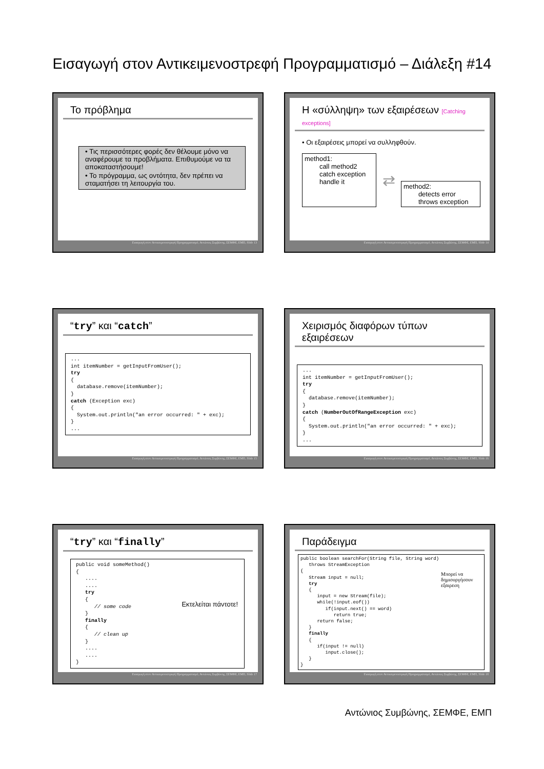Εισαγωγή στον Αντικειμενοστρεφή Προγραμματισμό – Διάλεξη #14
Το πρόβλημα
• Τις περισσότερες φορές δεν θέλουμε μόνο να αναφέρουμε τα προβλήματα. Επιθυμούμε να τα αποκαταστήσουμε!
• Το πρόγραμμα, ως οντότητα, δεν πρέπει να σταματήσει τη λειτουργία του.
Εισαγωγή στον Αντικειμενοστρεφή Προγραμματισμό, Αντώνιος Συμβώνης, ΣΕΜΦΕ, ΕΜΠ, Slide 13
Η «σύλληψη» των εξαιρέσεων [Catching exceptions]
• Οι εξαιρέσεις μπορεί να συλληφθούν.
method1:
call method2
catch exception
handle it
⇄
method2:
detects error
throws exception
Εισαγωγή στον Αντικειμενοστρεφή Προγραμματισμό, Αντώνιος Συμβώνης, ΣΕΜΦΕ, ΕΜΠ, Slide 14
“try” και “catch”
...
int itemNumber = getInputFromUser();
try
{
  database.remove(itemNumber);
}
catch (Exception exc)
{
  System.out.println("an error occurred: " + exc);
}
...
Εισαγωγή στον Αντικειμενοστρεφή Προγραμματισμό, Αντώνιος Συμβώνης, ΣΕΜΦΕ, ΕΜΠ, Slide 15
Χειρισμός διαφόρων τύπων εξαιρέσεων
...
int itemNumber = getInputFromUser();
try
{
  database.remove(itemNumber);
}
catch (NumberOutOfRangeException exc)
{
  System.out.println("an error occurred: " + exc);
}
...
Εισαγωγή στον Αντικειμενοστρεφή Προγραμματισμό, Αντώνιος Συμβώνης, ΣΕΜΦΕ, ΕΜΠ, Slide 16
“try” και “finally”
public void someMethod()
{
   ....
   ....
   try
   {
      // some code
   }
   finally
   {
      // clean up
   }
   ....
   ....
}
Εκτελείται πάντοτε!
Εισαγωγή στον Αντικειμενοστρεφή Προγραμματισμό, Αντώνιος Συμβώνης, ΣΕΜΦΕ, ΕΜΠ, Slide 17
Παράδειγμα
public boolean searchFor(String file, String word)
   throws StreamException
{
   Stream input = null;
   try
   {
      input = new Stream(file);
      while(!input.eof())
         if(input.next() == word)
            return true;
      return false;
   }
   finally
   {
      if(input != null)
         input.close();
   }
}
Μπορεί να δημιουργήσουν εξαιρεση
Εισαγωγή στον Αντικειμενοστρεφή Προγραμματισμό, Αντώνιος Συμβώνης, ΣΕΜΦΕ, ΕΜΠ, Slide 18
Αντώνιος Συμβώνης, ΣΕΜΦΕ, ΕΜΠ